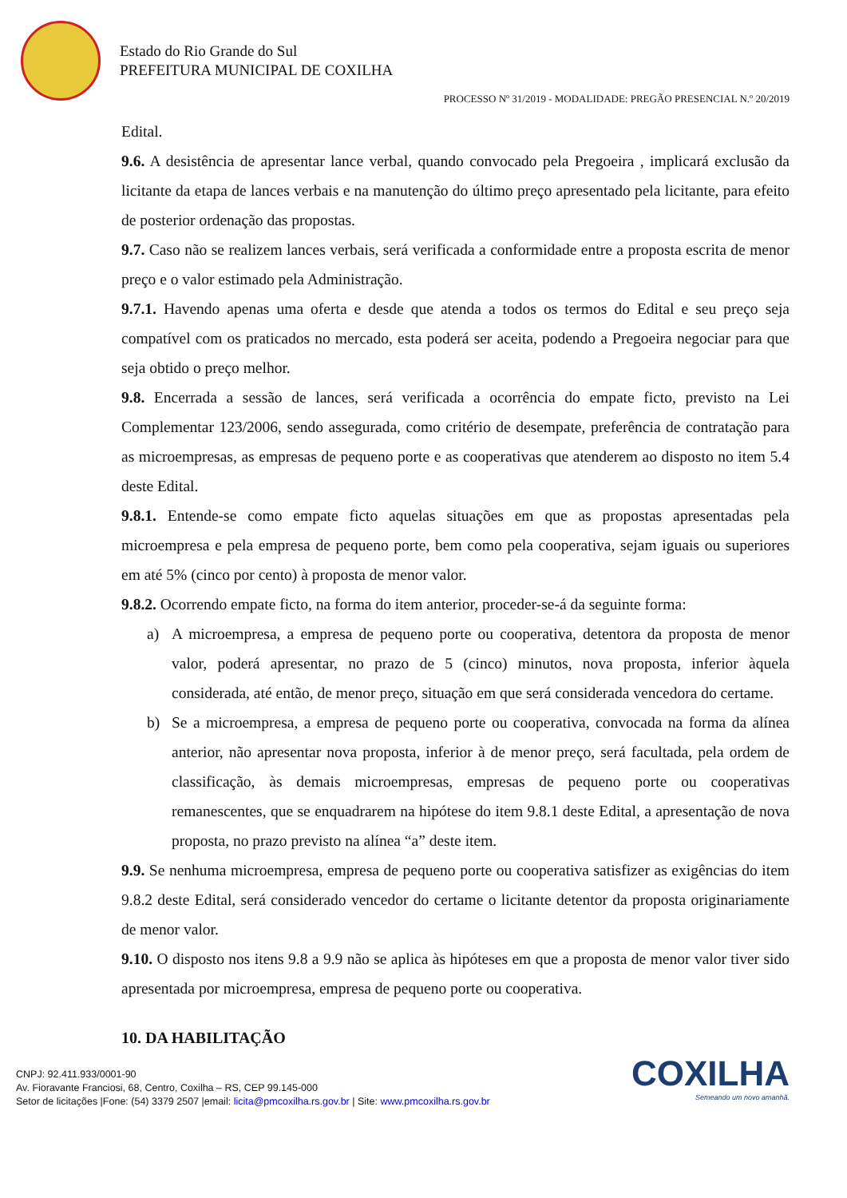Estado do Rio Grande do Sul
PREFEITURA MUNICIPAL DE COXILHA
PROCESSO Nº 31/2019 - MODALIDADE: PREGÃO PRESENCIAL N.º 20/2019
Edital.
9.6. A desistência de apresentar lance verbal, quando convocado pela Pregoeira , implicará exclusão da licitante da etapa de lances verbais e na manutenção do último preço apresentado pela licitante, para efeito de posterior ordenação das propostas.
9.7. Caso não se realizem lances verbais, será verificada a conformidade entre a proposta escrita de menor preço e o valor estimado pela Administração.
9.7.1. Havendo apenas uma oferta e desde que atenda a todos os termos do Edital e seu preço seja compatível com os praticados no mercado, esta poderá ser aceita, podendo a Pregoeira negociar para que seja obtido o preço melhor.
9.8. Encerrada a sessão de lances, será verificada a ocorrência do empate ficto, previsto na Lei Complementar 123/2006, sendo assegurada, como critério de desempate, preferência de contratação para as microempresas, as empresas de pequeno porte e as cooperativas que atenderem ao disposto no item 5.4 deste Edital.
9.8.1. Entende-se como empate ficto aquelas situações em que as propostas apresentadas pela microempresa e pela empresa de pequeno porte, bem como pela cooperativa, sejam iguais ou superiores em até 5% (cinco por cento) à proposta de menor valor.
9.8.2. Ocorrendo empate ficto, na forma do item anterior, proceder-se-á da seguinte forma:
a) A microempresa, a empresa de pequeno porte ou cooperativa, detentora da proposta de menor valor, poderá apresentar, no prazo de 5 (cinco) minutos, nova proposta, inferior àquela considerada, até então, de menor preço, situação em que será considerada vencedora do certame.
b) Se a microempresa, a empresa de pequeno porte ou cooperativa, convocada na forma da alínea anterior, não apresentar nova proposta, inferior à de menor preço, será facultada, pela ordem de classificação, às demais microempresas, empresas de pequeno porte ou cooperativas remanescentes, que se enquadrarem na hipótese do item 9.8.1 deste Edital, a apresentação de nova proposta, no prazo previsto na alínea “a” deste item.
9.9. Se nenhuma microempresa, empresa de pequeno porte ou cooperativa satisfizer as exigências do item 9.8.2 deste Edital, será considerado vencedor do certame o licitante detentor da proposta originariamente de menor valor.
9.10. O disposto nos itens 9.8 a 9.9 não se aplica às hipóteses em que a proposta de menor valor tiver sido apresentada por microempresa, empresa de pequeno porte ou cooperativa.
10. DA HABILITAÇÃO
COXILHA
Semeando um novo amanhã.
CNPJ: 92.411.933/0001-90
Av. Fioravante Franciosi, 68, Centro, Coxilha – RS, CEP 99.145-000
Setor de licitações |Fone: (54) 3379 2507 |email: licita@pmcoxilha.rs.gov.br | Site: www.pmcoxilha.rs.gov.br